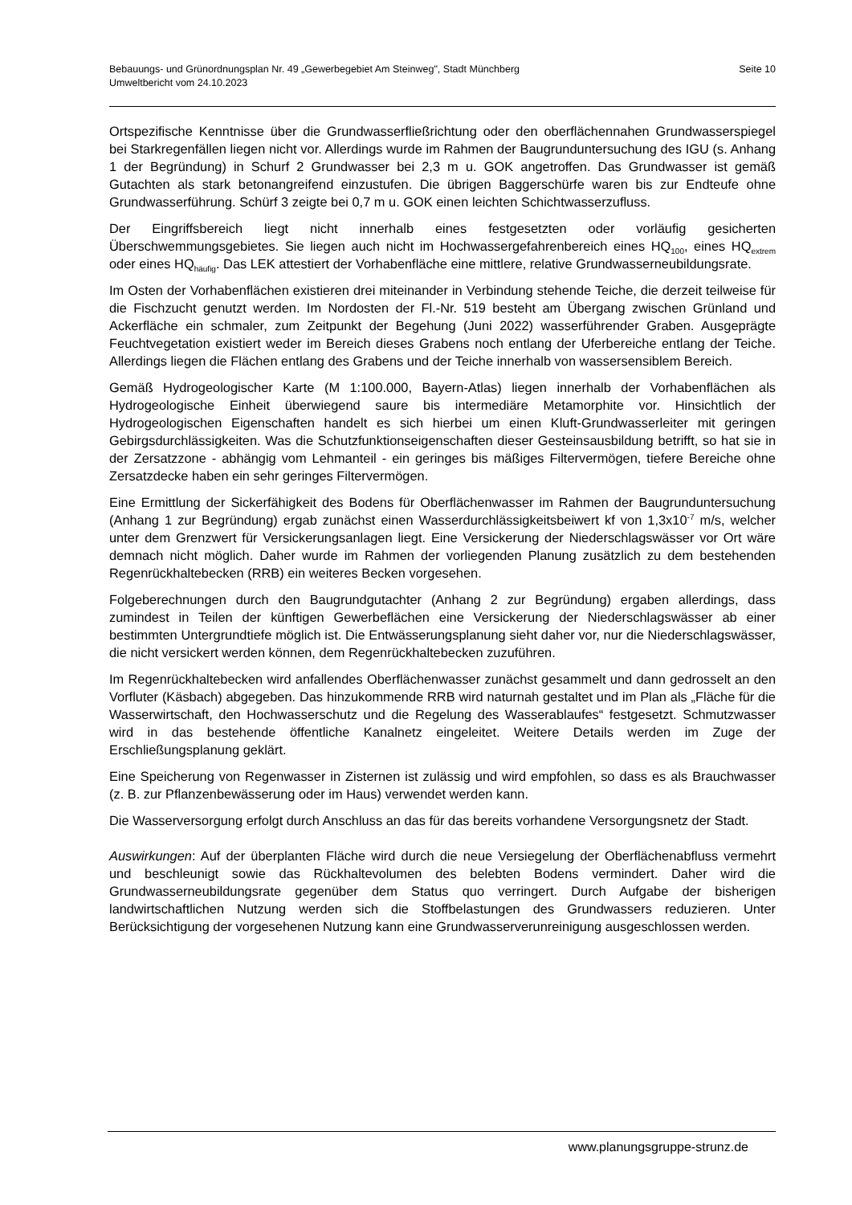Seite 10 Bebauungs- und Grünordnungsplan Nr. 49 „Gewerbegebiet Am Steinweg", Stadt Münchberg
Umweltbericht vom 24.10.2023
Ortspezifische Kenntnisse über die Grundwasserfließrichtung oder den oberflächennahen Grundwasserspiegel bei Starkregenfällen liegen nicht vor. Allerdings wurde im Rahmen der Baugrunduntersuchung des IGU (s. Anhang 1 der Begründung) in Schurf 2 Grundwasser bei 2,3 m u. GOK angetroffen. Das Grundwasser ist gemäß Gutachten als stark betonangreifend einzustufen. Die übrigen Baggerschürfe waren bis zur Endteufe ohne Grundwasserführung. Schürf 3 zeigte bei 0,7 m u. GOK einen leichten Schichtwasserzufluss.
Der Eingriffsbereich liegt nicht innerhalb eines festgesetzten oder vorläufig gesicherten Überschwemmungsgebietes. Sie liegen auch nicht im Hochwassergefahrenbereich eines HQ<sub>100</sub>, eines HQ<sub>extrem</sub> oder eines HQ<sub>häufig</sub>. Das LEK attestiert der Vorhabenfläche eine mittlere, relative Grundwasserneubildungsrate.
Im Osten der Vorhabenflächen existieren drei miteinander in Verbindung stehende Teiche, die derzeit teilweise für die Fischzucht genutzt werden. Im Nordosten der Fl.-Nr. 519 besteht am Übergang zwischen Grünland und Ackerfläche ein schmaler, zum Zeitpunkt der Begehung (Juni 2022) wasserführender Graben. Ausgeprägte Feuchtvegetation existiert weder im Bereich dieses Grabens noch entlang der Uferbereiche entlang der Teiche. Allerdings liegen die Flächen entlang des Grabens und der Teiche innerhalb von wassersensiblem Bereich.
Gemäß Hydrogeologischer Karte (M 1:100.000, Bayern-Atlas) liegen innerhalb der Vorhabenflächen als Hydrogeologische Einheit überwiegend saure bis intermediäre Metamorphite vor. Hinsichtlich der Hydrogeologischen Eigenschaften handelt es sich hierbei um einen Kluft-Grundwasserleiter mit geringen Gebirgsdurchlässigkeiten. Was die Schutzfunktionseigenschaften dieser Gesteinsausbildung betrifft, so hat sie in der Zersatzzone - abhängig vom Lehmanteil - ein geringes bis mäßiges Filtervermögen, tiefere Bereiche ohne Zersatzdecke haben ein sehr geringes Filtervermögen.
Eine Ermittlung der Sickerfähigkeit des Bodens für Oberflächenwasser im Rahmen der Baugrunduntersuchung (Anhang 1 zur Begründung) ergab zunächst einen Wasserdurchlässigkeitsbeiwert kf von 1,3x10<sup>-7</sup> m/s, welcher unter dem Grenzwert für Versickerungsanlagen liegt. Eine Versickerung der Niederschlagswässer vor Ort wäre demnach nicht möglich. Daher wurde im Rahmen der vorliegenden Planung zusätzlich zu dem bestehenden Regenrückhaltebecken (RRB) ein weiteres Becken vorgesehen.
Folgeberechnungen durch den Baugrundgutachter (Anhang 2 zur Begründung) ergaben allerdings, dass zumindest in Teilen der künftigen Gewerbeflächen eine Versickerung der Niederschlagswässer ab einer bestimmten Untergrundtiefe möglich ist. Die Entwässerungsplanung sieht daher vor, nur die Niederschlagswässer, die nicht versickert werden können, dem Regenrückhaltebecken zuzuführen.
Im Regenrückhaltebecken wird anfallendes Oberflächenwasser zunächst gesammelt und dann gedrosselt an den Vorfluter (Käsbach) abgegeben. Das hinzukommende RRB wird naturnah gestaltet und im Plan als „Fläche für die Wasserwirtschaft, den Hochwasserschutz und die Regelung des Wasserablaufes“ festgesetzt. Schmutzwasser wird in das bestehende öffentliche Kanalnetz eingeleitet. Weitere Details werden im Zuge der Erschließungsplanung geklärt.
Eine Speicherung von Regenwasser in Zisternen ist zulässig und wird empfohlen, so dass es als Brauchwasser (z. B. zur Pflanzenbewässerung oder im Haus) verwendet werden kann.
Die Wasserversorgung erfolgt durch Anschluss an das für das bereits vorhandene Versorgungsnetz der Stadt.
Auswirkungen: Auf der überplanten Fläche wird durch die neue Versiegelung der Oberflächenabfluss vermehrt und beschleunigt sowie das Rückhaltevolumen des belebten Bodens vermindert. Daher wird die Grundwasserneubildungsrate gegenüber dem Status quo verringert. Durch Aufgabe der bisherigen landwirtschaftlichen Nutzung werden sich die Stoffbelastungen des Grundwassers reduzieren. Unter Berücksichtigung der vorgesehenen Nutzung kann eine Grundwasserverunreinigung ausgeschlossen werden.
www.planungsgruppe-strunz.de